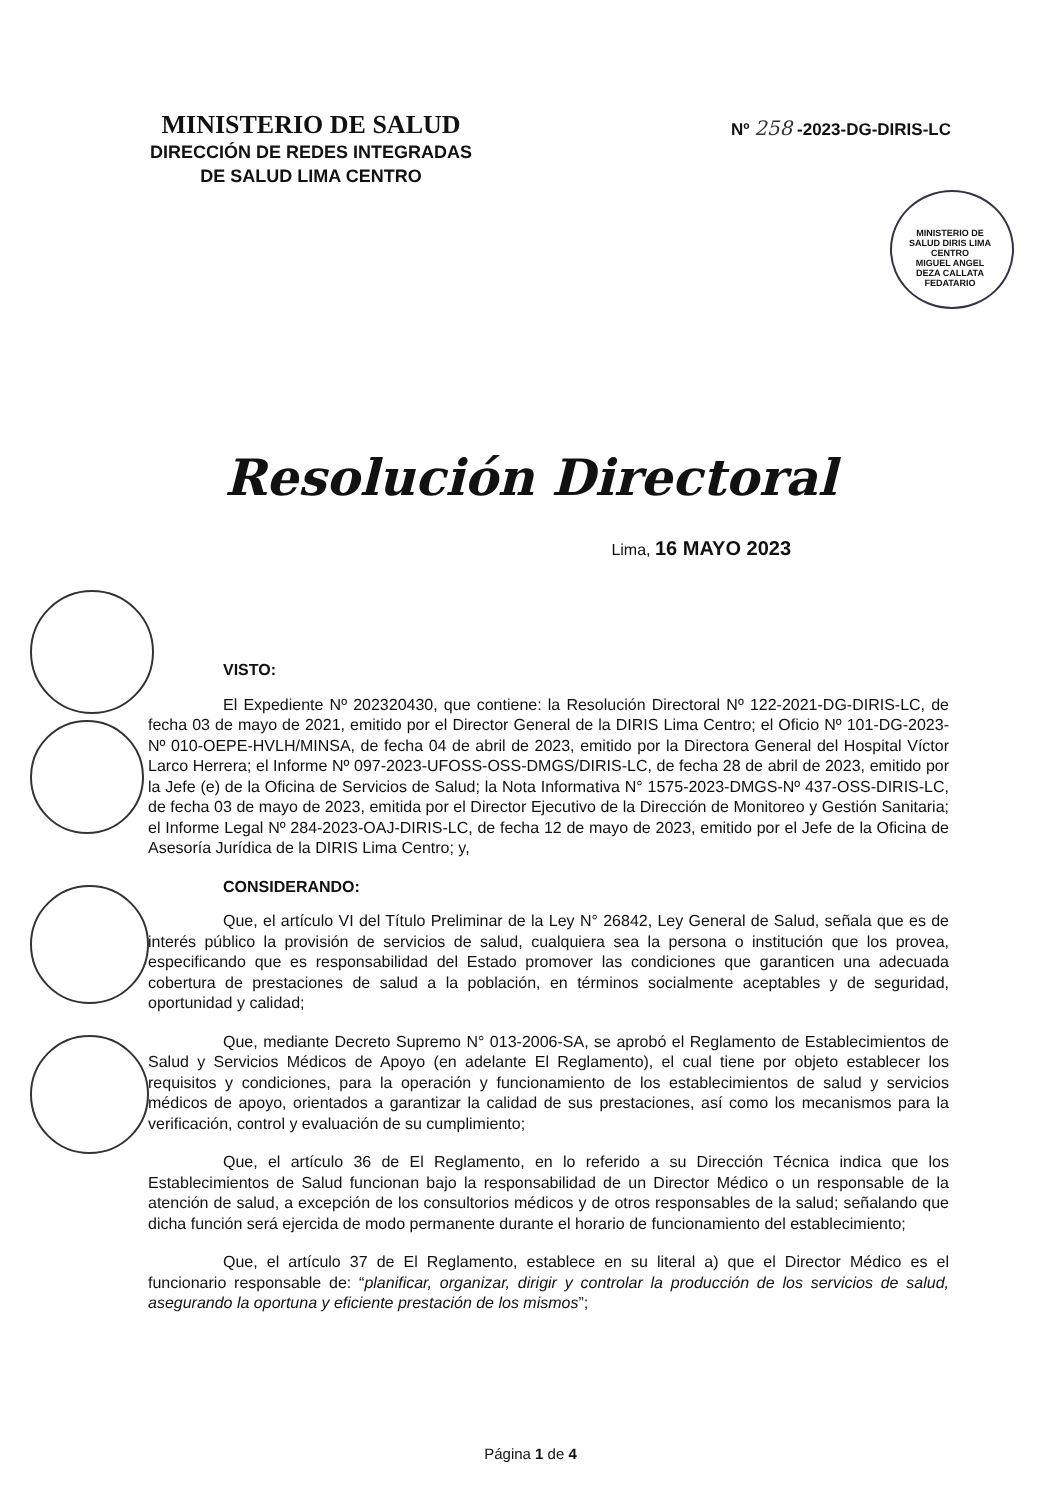MINISTERIO DE SALUD
DIRECCIÓN DE REDES INTEGRADAS
DE SALUD LIMA CENTRO
Nº 258 -2023-DG-DIRIS-LC
MINISTERIO DE SALUD DIRIS LIMA CENTRO
MIGUEL ANGEL DEZA CALLATA
FEDATARIO
Resolución Directoral
Lima, 16 MAYO 2023
VISTO:
El Expediente Nº 202320430, que contiene: la Resolución Directoral Nº 122-2021-DG-DIRIS-LC, de fecha 03 de mayo de 2021, emitido por el Director General de la DIRIS Lima Centro; el Oficio Nº 101-DG-2023-Nº 010-OEPE-HVLH/MINSA, de fecha 04 de abril de 2023, emitido por la Directora General del Hospital Víctor Larco Herrera; el Informe Nº 097-2023-UFOSS-OSS-DMGS/DIRIS-LC, de fecha 28 de abril de 2023, emitido por la Jefe (e) de la Oficina de Servicios de Salud; la Nota Informativa N° 1575-2023-DMGS-Nº 437-OSS-DIRIS-LC, de fecha 03 de mayo de 2023, emitida por el Director Ejecutivo de la Dirección de Monitoreo y Gestión Sanitaria; el Informe Legal Nº 284-2023-OAJ-DIRIS-LC, de fecha 12 de mayo de 2023, emitido por el Jefe de la Oficina de Asesoría Jurídica de la DIRIS Lima Centro; y,
CONSIDERANDO:
Que, el artículo VI del Título Preliminar de la Ley N° 26842, Ley General de Salud, señala que es de interés público la provisión de servicios de salud, cualquiera sea la persona o institución que los provea, especificando que es responsabilidad del Estado promover las condiciones que garanticen una adecuada cobertura de prestaciones de salud a la población, en términos socialmente aceptables y de seguridad, oportunidad y calidad;
Que, mediante Decreto Supremo N° 013-2006-SA, se aprobó el Reglamento de Establecimientos de Salud y Servicios Médicos de Apoyo (en adelante El Reglamento), el cual tiene por objeto establecer los requisitos y condiciones, para la operación y funcionamiento de los establecimientos de salud y servicios médicos de apoyo, orientados a garantizar la calidad de sus prestaciones, así como los mecanismos para la verificación, control y evaluación de su cumplimiento;
Que, el artículo 36 de El Reglamento, en lo referido a su Dirección Técnica indica que los Establecimientos de Salud funcionan bajo la responsabilidad de un Director Médico o un responsable de la atención de salud, a excepción de los consultorios médicos y de otros responsables de la salud; señalando que dicha función será ejercida de modo permanente durante el horario de funcionamiento del establecimiento;
Que, el artículo 37 de El Reglamento, establece en su literal a) que el Director Médico es el funcionario responsable de: “planificar, organizar, dirigir y controlar la producción de los servicios de salud, asegurando la oportuna y eficiente prestación de los mismos”;
Página 1 de 4